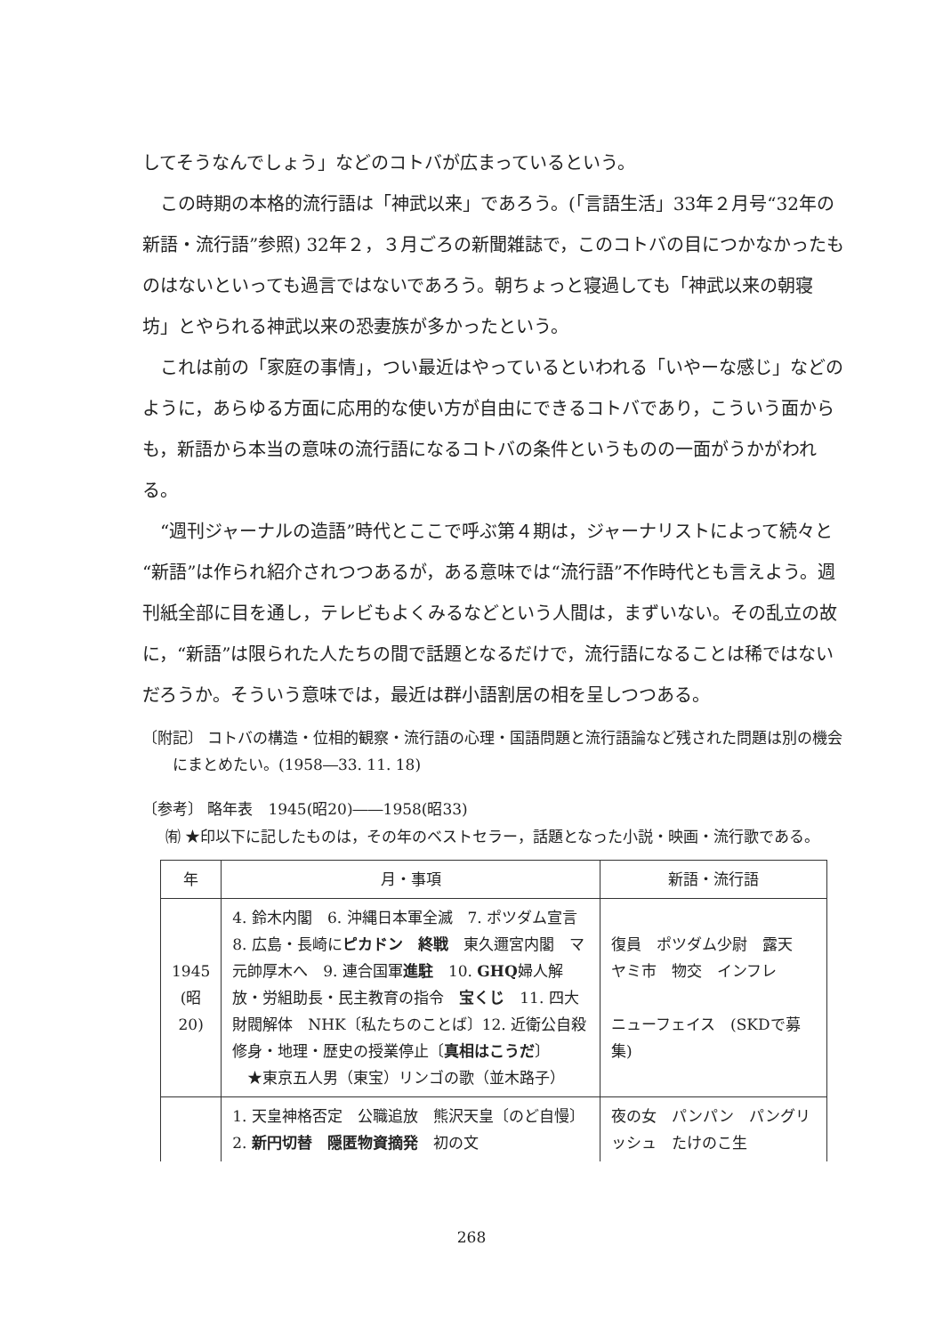してそうなんでしょう」などのコトバが広まっているという。
この時期の本格的流行語は「神武以来」であろう。(「言語生活」33年２月号“32年の新語・流行語”参照) 32年２，３月ごろの新聞雑誌で，このコトバの目につかなかったものはないといっても過言ではないであろう。朝ちょっと寝過しても「神武以来の朝寝坊」とやられる神武以来の恐妻族が多かったという。
これは前の「家庭の事情」，つい最近はやっているといわれる「いやーな感じ」などのように，あらゆる方面に応用的な使い方が自由にできるコトバであり，こういう面からも，新語から本当の意味の流行語になるコトバの条件というものの一面がうかがわれる。
“週刊ジャーナルの造語”時代とここで呼ぶ第４期は，ジャーナリストによって続々と“新語”は作られ紹介されつつあるが，ある意味では“流行語”不作時代とも言えよう。週刊紙全部に目を通し，テレビもよくみるなどという人間は，まずいない。その乱立の故に，“新語”は限られた人たちの間で話題となるだけで，流行語になることは稀ではないだろうか。そういう意味では，最近は群小語割居の相を呈しつつある。
〔附記〕 コトバの構造・位相的観察・流行語の心理・国語問題と流行語論など残された問題は別の機会にまとめたい。(1958―33. 11. 18)
〔参考〕 略年表　1945(昭20)――1958(昭33)
㈲ ★印以下に記したものは，その年のベストセラー，話題となった小説・映画・流行歌である。
| 年 | 月・事項 | 新語・流行語 |
| --- | --- | --- |
| 1945 (昭 20) | 4. 鈴木内閣 6. 沖縄日本軍全滅 7. ポツダム宣言 8. 広島・長崎に ピカドン 終戦 東久邇宮内閣 マ元帥厚木へ 9. 連合国軍 進駐 10. GHQ 婦人解放・労組助長・民主教育の指令 宝くじ 11. 四大財閥解体 NHK〔私たちのことば〕12. 近衛公自殺 修身・地理・歴史の授業停止〔 真相はこうだ 〕 ★東京五人男（東宝）リンゴの歌（並木路子） | 復員 ポツダム少尉 露天 ヤミ市 物交 インフレ ニューフェイス (SKDで募集) |
| | 1. 天皇神格否定 公職追放 熊沢天皇〔のど自慢〕2. 新円切替 隠匿物資摘発 初の文 | 夜の女 パンパン パングリッシュ たけのこ生 |
268